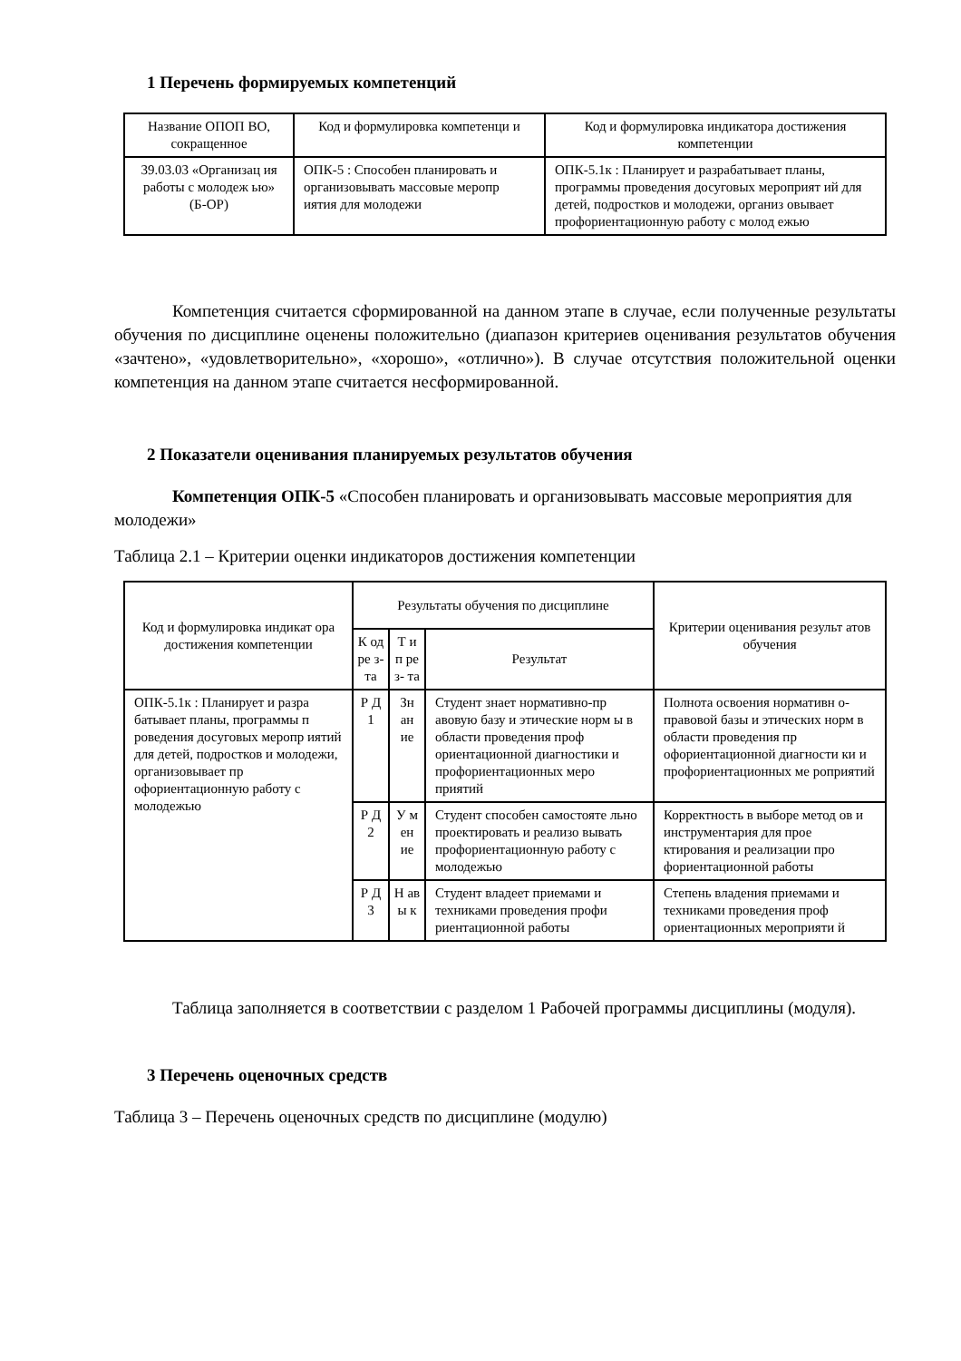1 Перечень формируемых компетенций
| Название ОПОП ВО, сокращенное | Код и формулировка компетенци и | Код и формулировка индикатора достижения компетенции |
| --- | --- | --- |
| 39.03.03 «Организац ия работы с молодеж ью» (Б-ОР) | ОПК-5 : Способен планировать и организовывать массовые меропр иятия для молодежи | ОПК-5.1к : Планирует и разрабатывает планы, программы проведения досуговых мероприят ий для детей, подростков и молодежи, организ овывает профориентационную работу с молод ежью |
Компетенция считается сформированной на данном этапе в случае, если полученные результаты обучения по дисциплине оценены положительно (диапазон критериев оценивания результатов обучения «зачтено», «удовлетворительно», «хорошо», «отлично»). В случае отсутствия положительной оценки компетенция на данном этапе считается несформированной.
2 Показатели оценивания планируемых результатов обучения
Компетенция ОПК-5 «Способен планировать и организовывать массовые мероприятия для молодежи»
Таблица 2.1 – Критерии оценки индикаторов достижения компетенции
| Код и формулировка индикат ора достижения компетенции | Результаты обучения по дисциплине | | | Критерии оценивания результ атов обучения |
| --- | --- | --- | --- | --- |
| | К од ре з- та | Т и п ре з- та | Результат | |
| ОПК-5.1к : Планирует и разра батывает планы, программы п роведения досуговых меропр иятий для детей, подростков и молодежи, организовывает пр офориентационную работу с молодежью | Р Д 1 | Зн ан ие | Студент знает нормативно-пр авовую базу и этические норм ы в области проведения проф ориентационной диагностики и профориентационных меро приятий | Полнота освоения нормативн о-правовой базы и этических норм в области проведения пр офориентационной диагности ки и профориентационных ме роприятий |
| | Р Д 2 | У м ен ие | Студент способен самостояте льно проектировать и реализо вывать профориентационную работу с молодежью | Корректность в выборе метод ов и инструментария для прое ктирования и реализации про фориентационной работы |
| | Р Д 3 | Н ав ы к | Студент владеет приемами и техниками проведения профи риентационной работы | Степень владения приемами и техниками проведения проф ориентационных мероприяти й |
Таблица заполняется в соответствии с разделом 1 Рабочей программы дисциплины (модуля).
3 Перечень оценочных средств
Таблица 3 – Перечень оценочных средств по дисциплине (модулю)